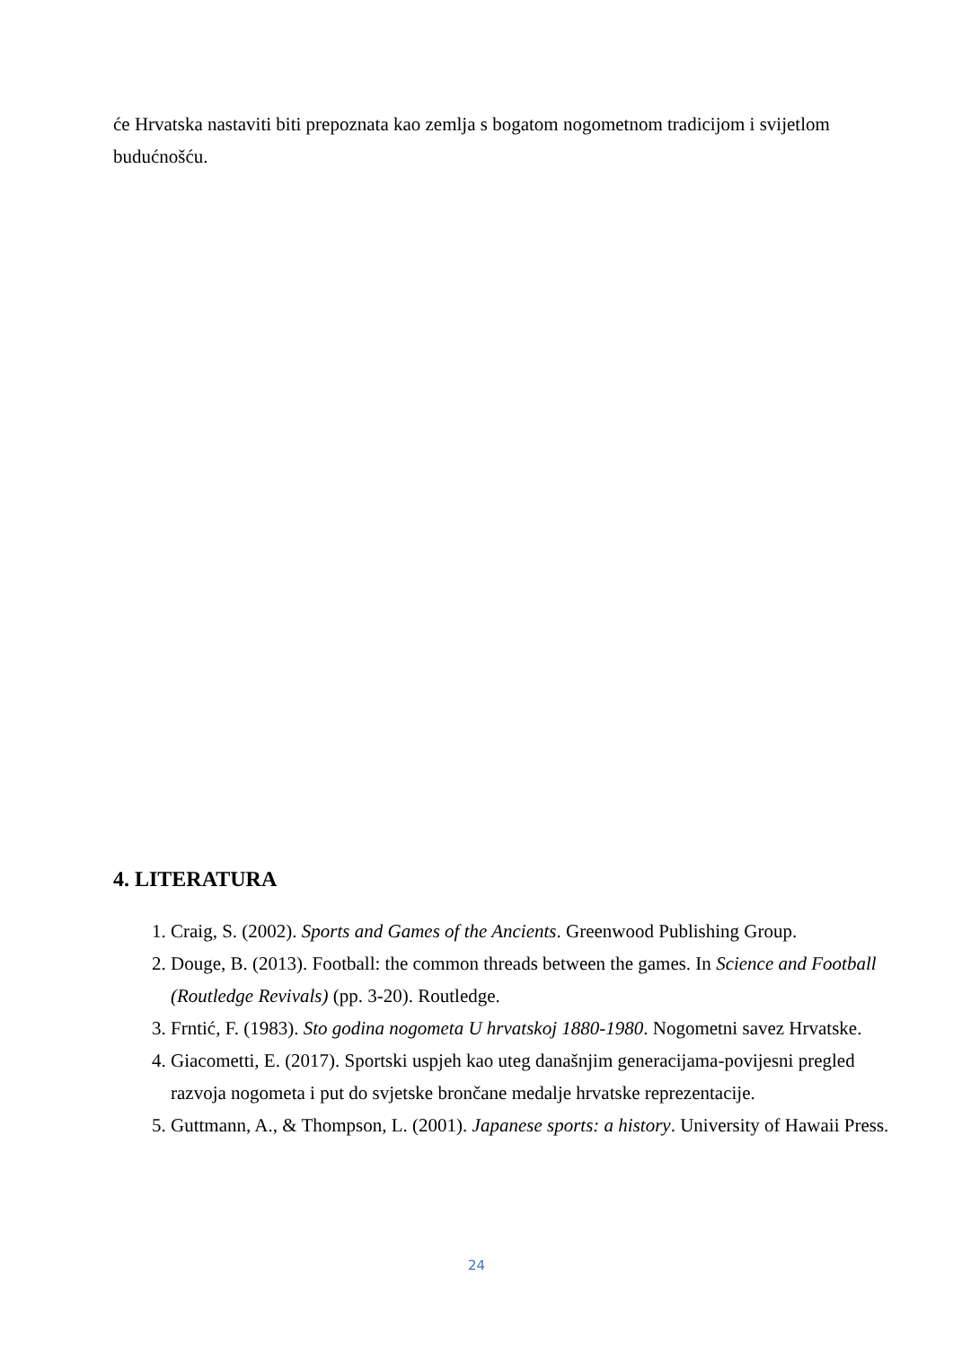će Hrvatska nastaviti biti prepoznata kao zemlja s bogatom nogometnom tradicijom i svijetlom budućnošću.
4. LITERATURA
1. Craig, S. (2002). Sports and Games of the Ancients. Greenwood Publishing Group.
2. Douge, B. (2013). Football: the common threads between the games. In Science and Football (Routledge Revivals) (pp. 3-20). Routledge.
3. Frntić, F. (1983). Sto godina nogometa U hrvatskoj 1880-1980. Nogometni savez Hrvatske.
4. Giacometti, E. (2017). Sportski uspjeh kao uteg današnjim generacijama-povijesni pregled razvoja nogometa i put do svjetske brončane medalje hrvatske reprezentacije.
5. Guttmann, A., & Thompson, L. (2001). Japanese sports: a history. University of Hawaii Press.
24